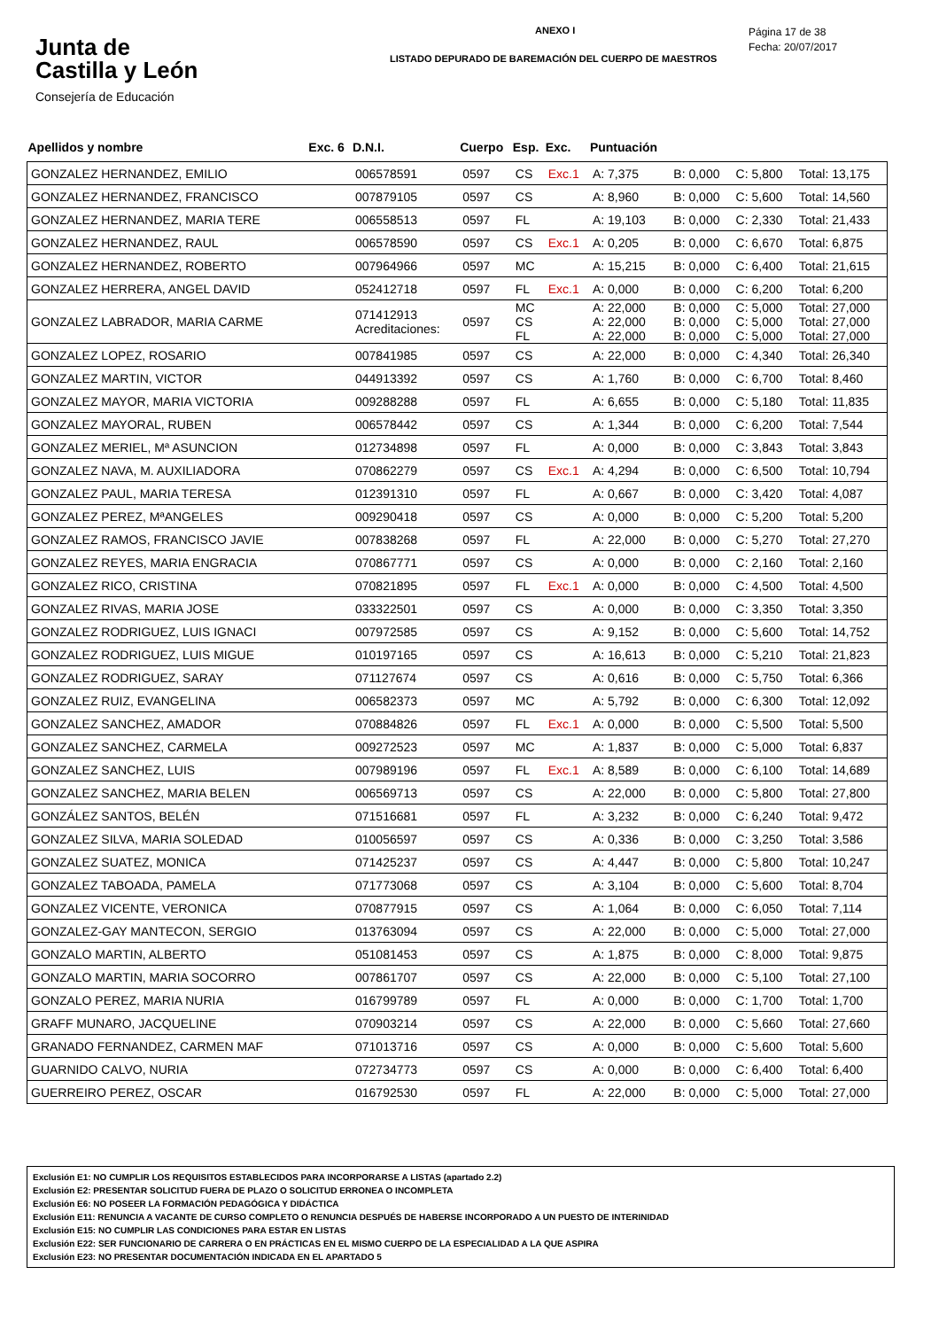Junta de
Castilla y León
Consejería de Educación
ANEXO I
LISTADO DEPURADO DE BAREMACIÓN DEL CUERPO DE MAESTROS
Página 17 de 38
Fecha: 20/07/2017
| Apellidos y nombre | Exc. 6 | D.N.I. | Cuerpo | Esp. | Exc. | Puntuación | | | |
| --- | --- | --- | --- | --- | --- | --- | --- | --- | --- |
| GONZALEZ HERNANDEZ, EMILIO | | 006578591 | 0597 | CS | Exc.1 | A: 7,375 | B: 0,000 | C: 5,800 | Total: 13,175 |
| GONZALEZ HERNANDEZ, FRANCISCO | | 007879105 | 0597 | CS | | A: 8,960 | B: 0,000 | C: 5,600 | Total: 14,560 |
| GONZALEZ HERNANDEZ, MARIA TERE | | 006558513 | 0597 | FL | | A: 19,103 | B: 0,000 | C: 2,330 | Total: 21,433 |
| GONZALEZ HERNANDEZ, RAUL | | 006578590 | 0597 | CS | Exc.1 | A: 0,205 | B: 0,000 | C: 6,670 | Total: 6,875 |
| GONZALEZ HERNANDEZ, ROBERTO | | 007964966 | 0597 | MC | | A: 15,215 | B: 0,000 | C: 6,400 | Total: 21,615 |
| GONZALEZ HERRERA, ANGEL DAVID | | 052412718 | 0597 | FL | Exc.1 | A: 0,000 | B: 0,000 | C: 6,200 | Total: 6,200 |
| GONZALEZ LABRADOR, MARIA CARME | | 071412913 Acreditaciones: | 0597 | MC CS FL | | A: 22,000 A: 22,000 A: 22,000 | B: 0,000 B: 0,000 B: 0,000 | C: 5,000 C: 5,000 C: 5,000 | Total: 27,000 Total: 27,000 Total: 27,000 |
| GONZALEZ LOPEZ, ROSARIO | | 007841985 | 0597 | CS | | A: 22,000 | B: 0,000 | C: 4,340 | Total: 26,340 |
| GONZALEZ MARTIN, VICTOR | | 044913392 | 0597 | CS | | A: 1,760 | B: 0,000 | C: 6,700 | Total: 8,460 |
| GONZALEZ MAYOR, MARIA VICTORIA | | 009288288 | 0597 | FL | | A: 6,655 | B: 0,000 | C: 5,180 | Total: 11,835 |
| GONZALEZ MAYORAL, RUBEN | | 006578442 | 0597 | CS | | A: 1,344 | B: 0,000 | C: 6,200 | Total: 7,544 |
| GONZALEZ MERIEL, Mª ASUNCION | | 012734898 | 0597 | FL | | A: 0,000 | B: 0,000 | C: 3,843 | Total: 3,843 |
| GONZALEZ NAVA, M. AUXILIADORA | | 070862279 | 0597 | CS | Exc.1 | A: 4,294 | B: 0,000 | C: 6,500 | Total: 10,794 |
| GONZALEZ PAUL, MARIA TERESA | | 012391310 | 0597 | FL | | A: 0,667 | B: 0,000 | C: 3,420 | Total: 4,087 |
| GONZALEZ PEREZ, MªANGELES | | 009290418 | 0597 | CS | | A: 0,000 | B: 0,000 | C: 5,200 | Total: 5,200 |
| GONZALEZ RAMOS, FRANCISCO JAVIE | | 007838268 | 0597 | FL | | A: 22,000 | B: 0,000 | C: 5,270 | Total: 27,270 |
| GONZALEZ REYES, MARIA ENGRACIA | | 070867771 | 0597 | CS | | A: 0,000 | B: 0,000 | C: 2,160 | Total: 2,160 |
| GONZALEZ RICO, CRISTINA | | 070821895 | 0597 | FL | Exc.1 | A: 0,000 | B: 0,000 | C: 4,500 | Total: 4,500 |
| GONZALEZ RIVAS, MARIA JOSE | | 033322501 | 0597 | CS | | A: 0,000 | B: 0,000 | C: 3,350 | Total: 3,350 |
| GONZALEZ RODRIGUEZ, LUIS IGNACI | | 007972585 | 0597 | CS | | A: 9,152 | B: 0,000 | C: 5,600 | Total: 14,752 |
| GONZALEZ RODRIGUEZ, LUIS MIGUE | | 010197165 | 0597 | CS | | A: 16,613 | B: 0,000 | C: 5,210 | Total: 21,823 |
| GONZALEZ RODRIGUEZ, SARAY | | 071127674 | 0597 | CS | | A: 0,616 | B: 0,000 | C: 5,750 | Total: 6,366 |
| GONZALEZ RUIZ, EVANGELINA | | 006582373 | 0597 | MC | | A: 5,792 | B: 0,000 | C: 6,300 | Total: 12,092 |
| GONZALEZ SANCHEZ, AMADOR | | 070884826 | 0597 | FL | Exc.1 | A: 0,000 | B: 0,000 | C: 5,500 | Total: 5,500 |
| GONZALEZ SANCHEZ, CARMELA | | 009272523 | 0597 | MC | | A: 1,837 | B: 0,000 | C: 5,000 | Total: 6,837 |
| GONZALEZ SANCHEZ, LUIS | | 007989196 | 0597 | FL | Exc.1 | A: 8,589 | B: 0,000 | C: 6,100 | Total: 14,689 |
| GONZALEZ SANCHEZ, MARIA BELEN | | 006569713 | 0597 | CS | | A: 22,000 | B: 0,000 | C: 5,800 | Total: 27,800 |
| GONZÁLEZ SANTOS, BELÉN | | 071516681 | 0597 | FL | | A: 3,232 | B: 0,000 | C: 6,240 | Total: 9,472 |
| GONZALEZ SILVA, MARIA SOLEDAD | | 010056597 | 0597 | CS | | A: 0,336 | B: 0,000 | C: 3,250 | Total: 3,586 |
| GONZALEZ SUATEZ, MONICA | | 071425237 | 0597 | CS | | A: 4,447 | B: 0,000 | C: 5,800 | Total: 10,247 |
| GONZALEZ TABOADA, PAMELA | | 071773068 | 0597 | CS | | A: 3,104 | B: 0,000 | C: 5,600 | Total: 8,704 |
| GONZALEZ VICENTE, VERONICA | | 070877915 | 0597 | CS | | A: 1,064 | B: 0,000 | C: 6,050 | Total: 7,114 |
| GONZALEZ-GAY MANTECON, SERGIO | | 013763094 | 0597 | CS | | A: 22,000 | B: 0,000 | C: 5,000 | Total: 27,000 |
| GONZALO MARTIN, ALBERTO | | 051081453 | 0597 | CS | | A: 1,875 | B: 0,000 | C: 8,000 | Total: 9,875 |
| GONZALO MARTIN, MARIA SOCORRO | | 007861707 | 0597 | CS | | A: 22,000 | B: 0,000 | C: 5,100 | Total: 27,100 |
| GONZALO PEREZ, MARIA NURIA | | 016799789 | 0597 | FL | | A: 0,000 | B: 0,000 | C: 1,700 | Total: 1,700 |
| GRAFF MUNARO, JACQUELINE | | 070903214 | 0597 | CS | | A: 22,000 | B: 0,000 | C: 5,660 | Total: 27,660 |
| GRANADO FERNANDEZ, CARMEN MAF | | 071013716 | 0597 | CS | | A: 0,000 | B: 0,000 | C: 5,600 | Total: 5,600 |
| GUARNIDO CALVO, NURIA | | 072734773 | 0597 | CS | | A: 0,000 | B: 0,000 | C: 6,400 | Total: 6,400 |
| GUERREIRO PEREZ, OSCAR | | 016792530 | 0597 | FL | | A: 22,000 | B: 0,000 | C: 5,000 | Total: 27,000 |
Exclusión E1: NO CUMPLIR LOS REQUISITOS ESTABLECIDOS PARA INCORPORARSE A LISTAS (apartado 2.2)
Exclusión E2: PRESENTAR SOLICITUD FUERA DE PLAZO O SOLICITUD ERRONEA O INCOMPLETA
Exclusión E6: NO POSEER LA FORMACIÓN PEDAGÓGICA Y DIDÁCTICA
Exclusión E11: RENUNCIA A VACANTE DE CURSO COMPLETO O RENUNCIA DESPUÉS DE HABERSE INCORPORADO A UN PUESTO DE INTERINIDAD
Exclusión E15: NO CUMPLIR LAS CONDICIONES PARA ESTAR EN LISTAS
Exclusión E22: SER FUNCIONARIO DE CARRERA O EN PRÁCTICAS EN EL MISMO CUERPO DE LA ESPECIALIDAD A LA QUE ASPIRA
Exclusión E23: NO PRESENTAR DOCUMENTACIÓN INDICADA EN EL APARTADO 5